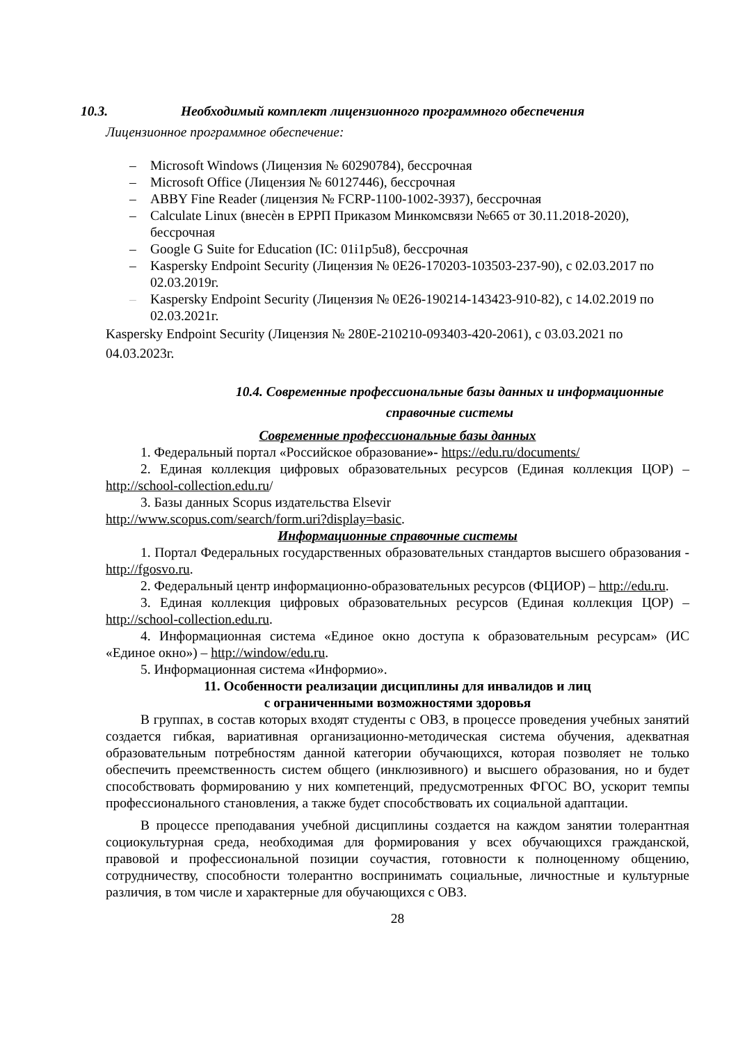10.3. Необходимый комплект лицензионного программного обеспечения
Лицензионное программное обеспечение:
– Microsoft Windows (Лицензия № 60290784), бессрочная
– Microsoft Office (Лицензия № 60127446), бессрочная
– ABBY Fine Reader (лицензия № FCRP-1100-1002-3937), бессрочная
– Calculate Linux (внесѐн в ЕРРП Приказом Минкомсвязи №665 от 30.11.2018-2020), бессрочная
– Google G Suite for Education (IC: 01i1p5u8), бессрочная
– Kaspersky Endpoint Security (Лицензия № 0E26-170203-103503-237-90), с 02.03.2017 по 02.03.2019г.
– Kaspersky Endpoint Security (Лицензия № 0E26-190214-143423-910-82), с 14.02.2019 по 02.03.2021г.
Kaspersky Endpoint Security (Лицензия № 280E-210210-093403-420-2061), с 03.03.2021 по 04.03.2023г.
10.4. Современные профессиональные базы данных и информационные справочные системы
Современные профессиональные базы данных
1. Федеральный портал «Российское образование»- https://edu.ru/documents/
2. Единая коллекция цифровых образовательных ресурсов (Единая коллекция ЦОР) – http://school-collection.edu.ru/
3. Базы данных Scopus издательства Elsevir
http://www.scopus.com/search/form.uri?display=basic.
Информационные справочные системы
1. Портал Федеральных государственных образовательных стандартов высшего образования - http://fgosvo.ru.
2. Федеральный центр информационно-образовательных ресурсов (ФЦИОР) – http://edu.ru.
3. Единая коллекция цифровых образовательных ресурсов (Единая коллекция ЦОР) – http://school-collection.edu.ru.
4. Информационная система «Единое окно доступа к образовательным ресурсам» (ИС «Единое окно») – http://window/edu.ru.
5. Информационная система «Информио».
11. Особенности реализации дисциплины для инвалидов и лиц
с ограниченными возможностями здоровья
В группах, в состав которых входят студенты с ОВЗ, в процессе проведения учебных занятий создается гибкая, вариативная организационно-методическая система обучения, адекватная образовательным потребностям данной категории обучающихся, которая позволяет не только обеспечить преемственность систем общего (инклюзивного) и высшего образования, но и будет способствовать формированию у них компетенций, предусмотренных ФГОС ВО, ускорит темпы профессионального становления, а также будет способствовать их социальной адаптации.
В процессе преподавания учебной дисциплины создается на каждом занятии толерантная социокультурная среда, необходимая для формирования у всех обучающихся гражданской, правовой и профессиональной позиции соучастия, готовности к полноценному общению, сотрудничеству, способности толерантно воспринимать социальные, личностные и культурные различия, в том числе и характерные для обучающихся с ОВЗ.
28